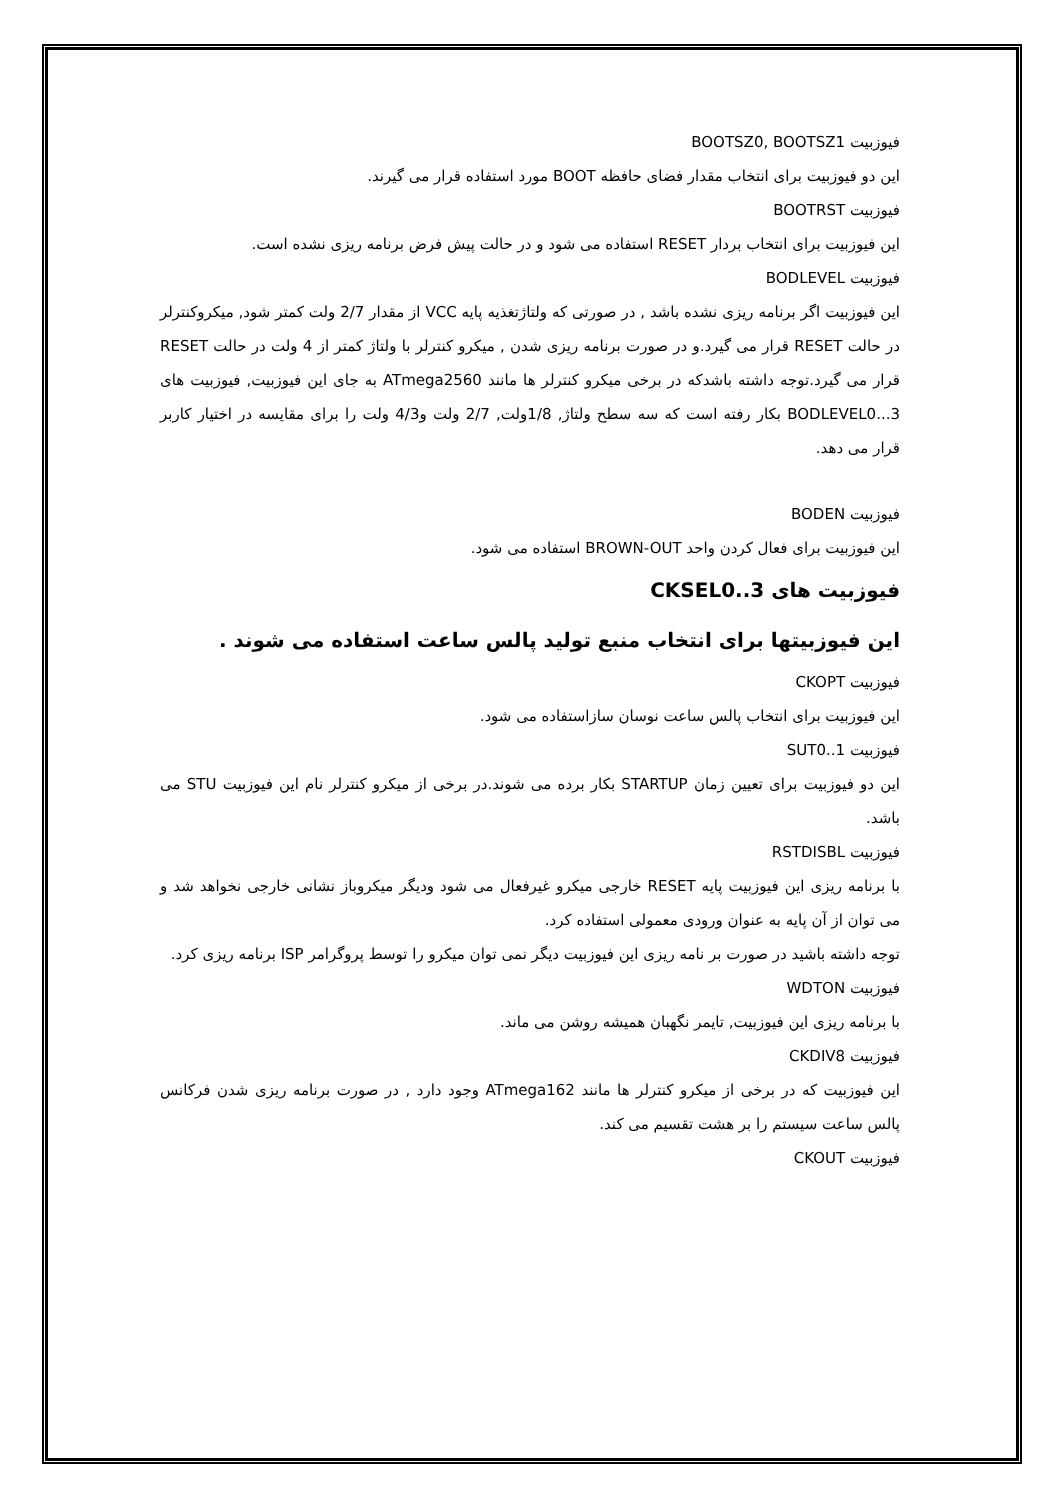فیوزبیت BOOTSZ0, BOOTSZ1
این دو فیوزبیت برای انتخاب مقدار فضای حافظه BOOT مورد استفاده قرار می گیرند.
فیوزبیت BOOTRST
این فیوزبیت برای انتخاب بردار RESET استفاده می شود و در حالت پیش فرض برنامه ریزی نشده است.
فیوزبیت BODLEVEL
این فیوزبیت اگر برنامه ریزی نشده باشد , در صورتی که ولتاژتغذیه پایه VCC از مقدار 2/7 ولت کمتر شود, میکروکنترلر در حالت RESET قرار می گیرد.و در صورت برنامه ریزی شدن , میکرو کنترلر با ولتاژ کمتر از 4 ولت در حالت RESET قرار می گیرد.توجه داشته باشدکه در برخی میکرو کنترلر ها مانند ATmega2560 به جای این فیوزبیت, فیوزبیت های BODLEVEL0...3 بکار رفته است که سه سطح ولتاژ, 1/8ولت, 2/7 ولت و4/3 ولت را برای مقایسه در اختیار کاربر قرار می دهد.
فیوزبیت BODEN
این فیوزبیت برای فعال کردن واحد BROWN-OUT استفاده می شود.
فیوزبیت های CKSEL0..3
این فیوزبیتها برای انتخاب منبع تولید پالس ساعت استفاده می شوند .
فیوزبیت CKOPT
این فیوزبیت برای انتخاب پالس ساعت نوسان سازاستفاده می شود.
فیوزبیت SUT0..1
این دو فیوزبیت برای تعیین زمان STARTUP بکار برده می شوند.در برخی از میکرو کنترلر نام این فیوزبیت STU می باشد.
فیوزبیت RSTDISBL
با برنامه ریزی این فیوزبیت پایه RESET خارجی میکرو غیرفعال می شود ودیگر میکروباز نشانی خارجی نخواهد شد و می توان از آن پایه به عنوان ورودی معمولی استفاده کرد.
توجه داشته باشید در صورت بر نامه ریزی این فیوزبیت دیگر نمی توان میکرو را توسط پروگرامر ISP برنامه ریزی کرد.
فیوزبیت WDTON
با برنامه ریزی این فیوزبیت, تایمر نگهبان همیشه روشن می ماند.
فیوزبیت CKDIV8
این فیوزبیت که در برخی از میکرو کنترلر ها مانند ATmega162 وجود دارد , در صورت برنامه ریزی شدن فرکانس پالس ساعت سیستم را بر هشت تقسیم می کند.
فیوزبیت CKOUT